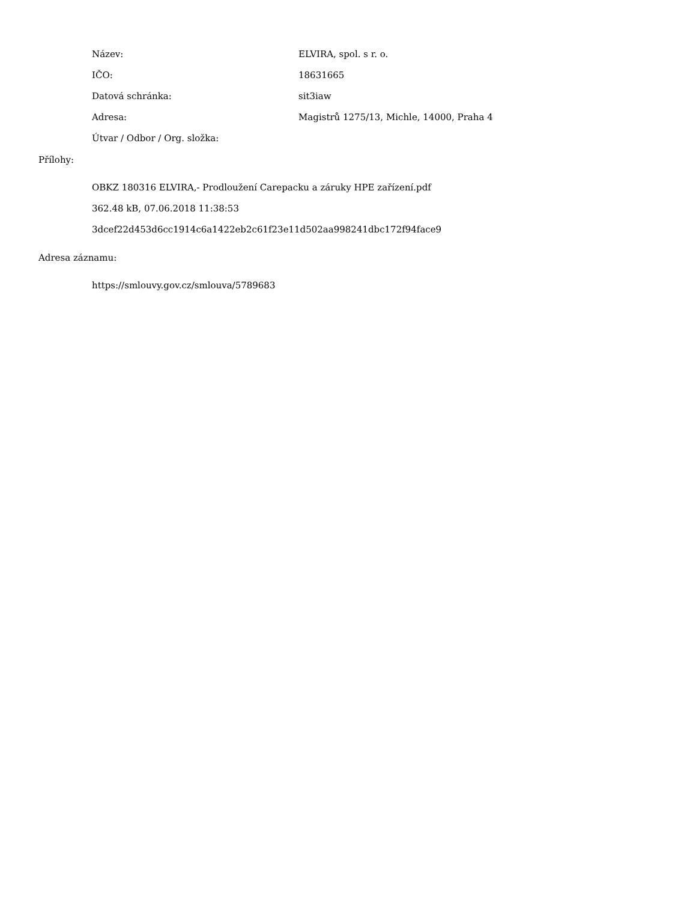| Název: | ELVIRA, spol. s r. o. |
| IČO: | 18631665 |
| Datová schránka: | sit3iaw |
| Adresa: | Magistrů 1275/13, Michle, 14000, Praha 4 |
| Útvar / Odbor / Org. složka: | |
Přílohy:
OBKZ 180316 ELVIRA,- Prodloužení Carepacku a záruky HPE zařízení.pdf
362.48 kB, 07.06.2018 11:38:53
3dcef22d453d6cc1914c6a1422eb2c61f23e11d502aa998241dbc172f94face9
Adresa záznamu:
https://smlouvy.gov.cz/smlouva/5789683